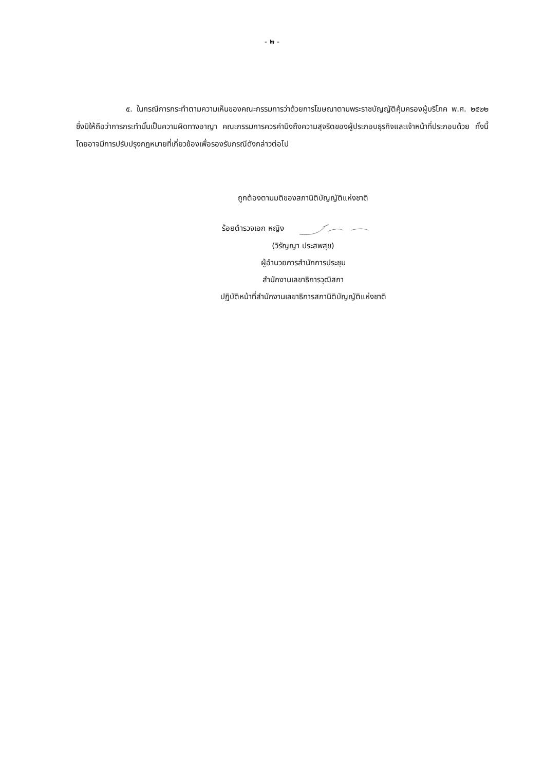- ๒ -
๕. ในกรณีการกระทำตามความเห็นของคณะกรรมการว่าด้วยการโฆษณาตามพระราชบัญญัติคุ้มครองผู้บริโภค พ.ศ. ๒๕๒๒ ซึ่งมิให้ถือว่าการกระทำนั้นเป็นความผิดทางอาญา คณะกรรมการควรคำนึงถึงความสุจริตของผู้ประกอบธุรกิจและเจ้าหน้าที่ประกอบด้วย ทั้งนี้ โดยอาจมีการปรับปรุงกฎหมายที่เกี่ยวข้องเพื่อรองรับกรณีดังกล่าวต่อไป
ถูกต้องตามมติของสภานิติบัญญัติแห่งชาติ
ร้อยตำรวจเอก หญิง
(วิรัญญา ประสพสุข)
ผู้อำนวยการสำนักการประชุม
สำนักงานเลขาธิการวุฒิสภา
ปฏิบัติหน้าที่สำนักงานเลขาธิการสภานิติบัญญัติแห่งชาติ